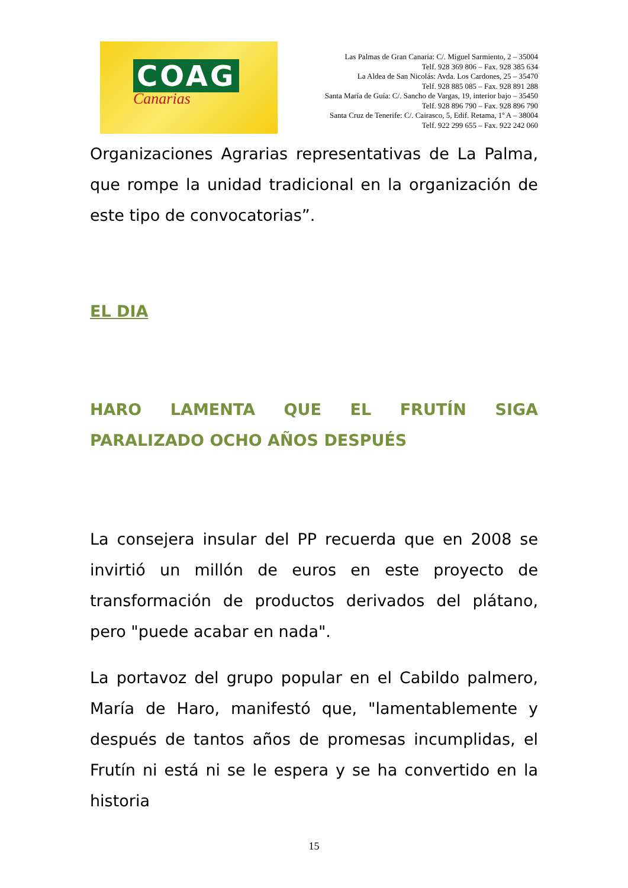COAG
Canarias
Las Palmas de Gran Canaria: C/. Miguel Sarmiento, 2 – 35004
Telf. 928 369 806 – Fax. 928 385 634
La Aldea de San Nicolás: Avda. Los Cardones, 25 – 35470
Telf. 928 885 085 – Fax. 928 891 288
Santa María de Guía: C/. Sancho de Vargas, 19, interior bajo – 35450
Telf. 928 896 790 – Fax. 928 896 790
Santa Cruz de Tenerife: C/. Cairasco, 5, Edif. Retama, 1º A – 38004
Telf. 922 299 655 – Fax. 922 242 060
Organizaciones Agrarias representativas de La Palma, que rompe la unidad tradicional en la organización de este tipo de convocatorias”.
EL DIA
HARO LAMENTA QUE EL FRUTÍN SIGA PARALIZADO OCHO AÑOS DESPUÉS
La consejera insular del PP recuerda que en 2008 se invirtió un millón de euros en este proyecto de transformación de productos derivados del plátano, pero "puede acabar en nada".
La portavoz del grupo popular en el Cabildo palmero, María de Haro, manifestó que, "lamentablemente y después de tantos años de promesas incumplidas, el Frutín ni está ni se le espera y se ha convertido en la historia
15